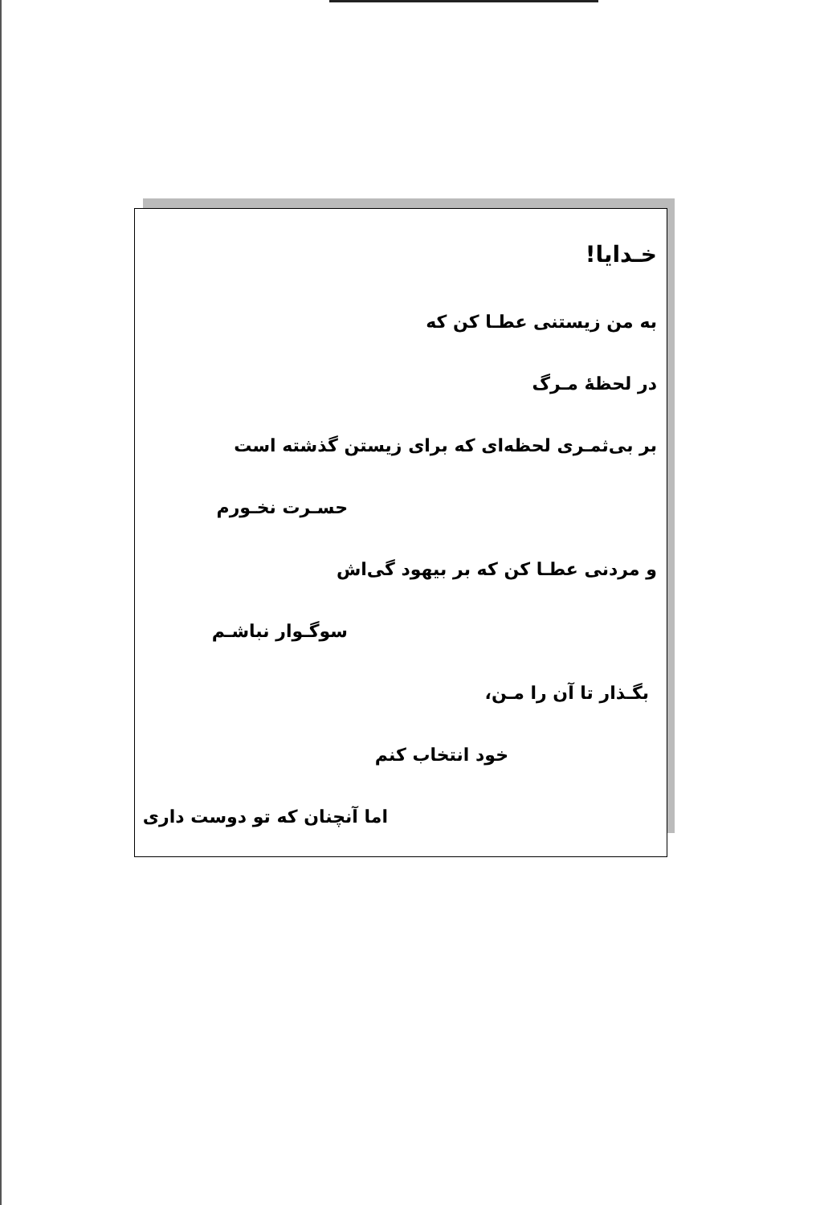خـدایا!
به من زیستنی عطـا کن که
در لحظهٔ مـرگ
بر بی‌ثمـری لحظه‌ای که برای زیستن گذشته است
حسـرت نخـورم
و مردنی عطـا کن که بر بیهود گی‌اش
سوگـوار نباشـم
بگـذار تا آن را مـن،
خود انتخاب کنم
اما آنچنان که تو دوست داری